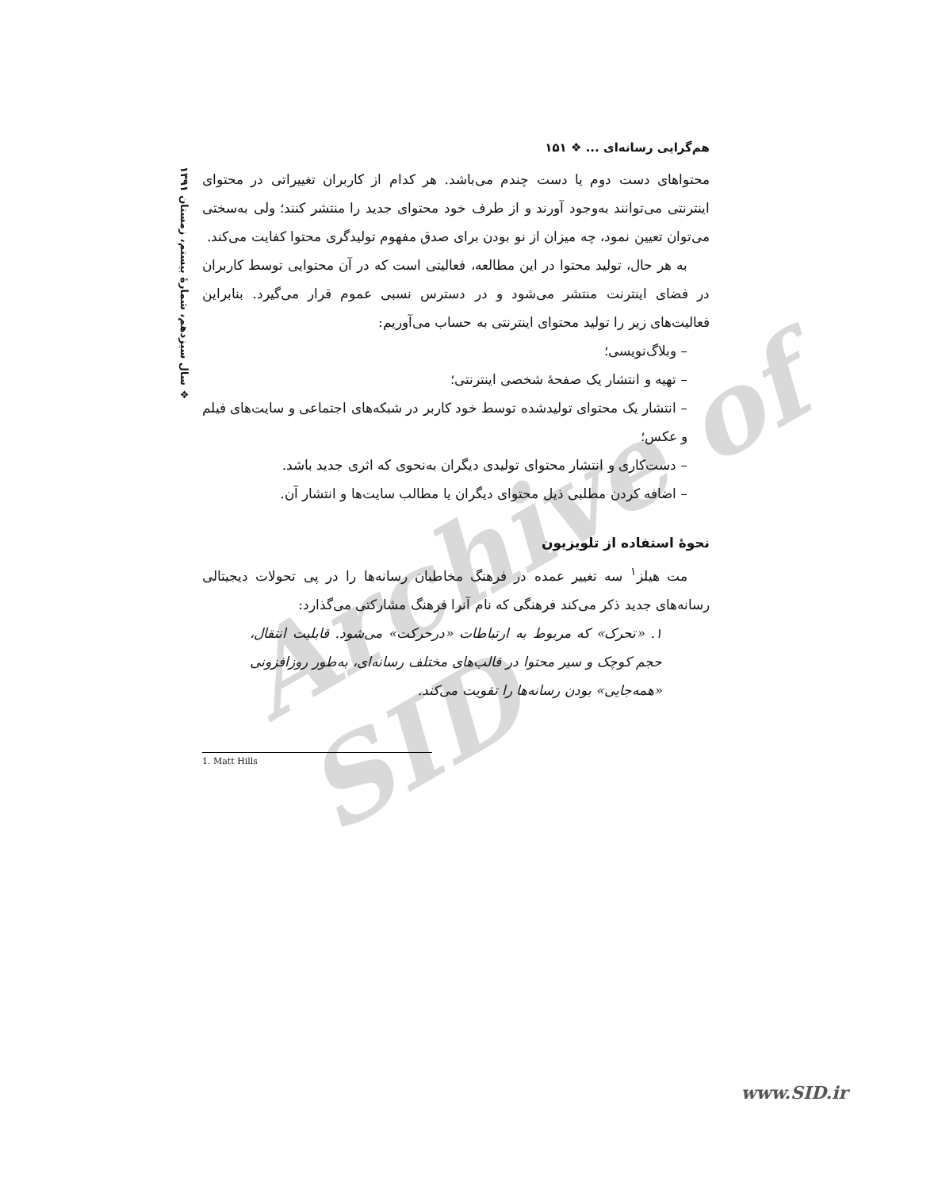Archive of SID
❖ سال سیزدهم، شمارهٔ بیستم، زمستان ۱۳۹۱
هم‌گرایی رسانه‌ای ... ❖ ۱۵۱
محتواهای دست دوم یا دست چندم می‌باشد. هر کدام از کاربران تغییراتی در محتوای اینترنتی می‌توانند به‌وجود آورند و از طرف خود محتوای جدید را منتشر کنند؛ ولی به‌سختی می‌توان تعیین نمود، چه میزان از نو بودن برای صدق مفهوم تولیدگری محتوا کفایت می‌کند.
به هر حال، تولید محتوا در این مطالعه، فعالیتی است که در آن محتوایی توسط کاربران در فضای اینترنت منتشر می‌شود و در دسترس نسبی عموم قرار می‌گیرد. بنابراین فعالیت‌های زیر را تولید محتوای اینترنتی به حساب می‌آوریم:
– وبلاگ‌نویسی؛
– تهیه و انتشار یک صفحهٔ شخصی اینترنتی؛
– انتشار یک محتوای تولیدشده توسط خود کاربر در شبکه‌های اجتماعی و سایت‌های فیلم و عکس؛
– دست‌کاری و انتشار محتوای تولیدی دیگران به‌نحوی که اثری جدید باشد.
– اضافه کردن مطلبی ذیل محتوای دیگران یا مطالب سایت‌ها و انتشار آن.
نحوهٔ استفاده از تلویزیون
مت هیلز<sup>۱</sup> سه تغییر عمده در فرهنگ مخاطبان رسانه‌ها را در پی تحولات دیجیتالی رسانه‌های جدید ذکر می‌کند فرهنگی که نام آنرا فرهنگ مشارکتی می‌گذارد:
۱. «تحرک» که مربوط به ارتباطات «درحرکت» می‌شود. قابلیت انتقال، حجم کوچک و سیر محتوا در قالب‌های مختلف رسانه‌ای، به‌طور روزافزونی «همه‌جایی» بودن رسانه‌ها را تقویت می‌کند.
1. Matt Hills
www.SID.ir